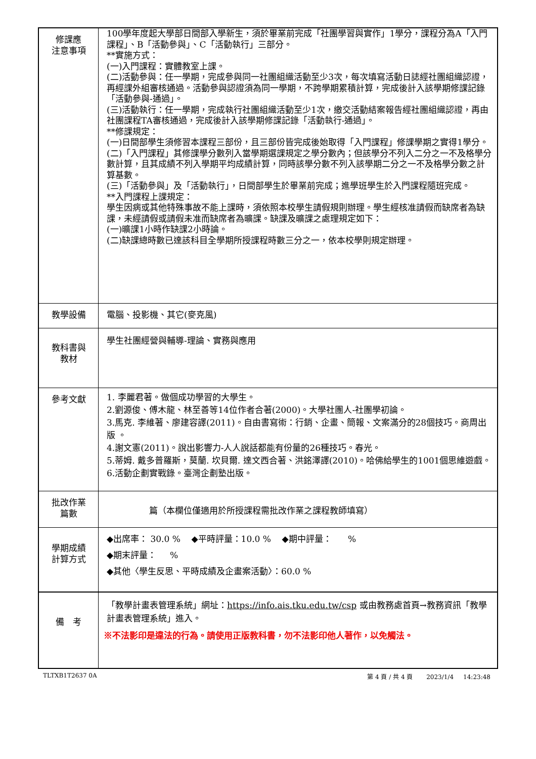| 修課應 注意事項 | 100學年度起大學部日間部入學新生，須於畢業前完成「社團學習與實作」1學分，課程分為A「入門課程」、B「活動參與」、C「活動執行」三部分。 **實施方式： (一)入門課程：實體教室上課。 (二)活動參與：任一學期，完成參與同一社團組織活動至少3次，每次填寫活動日誌經社團組織認證，再經課外組審核通過。活動參與認證須為同一學期，不跨學期累積計算，完成後計入該學期修課記錄「活動參與-通過」。 (三)活動執行：任一學期，完成執行社團組織活動至少1次，繳交活動結案報告經社團組織認證，再由社團課程TA審核通過，完成後計入該學期修課記錄「活動執行-通過」。 **修課規定： (一)日間部學生須修習本課程三部份，且三部份皆完成後始取得「入門課程」修課學期之實得1學分。 (二)「入門課程」其修課學分數列入當學期選課規定之學分數內；但該學分不列入二分之一不及格學分數計算，且其成績不列入學期平均成績計算，同時該學分數不列入該學期二分之一不及格學分數之計算基數。 (三)「活動參與」及「活動執行」，日間部學生於畢業前完成；進學班學生於入門課程隨班完成。 **入門課程上課規定： 學生因病或其他特殊事故不能上課時，須依照本校學生請假規則辦理。學生經核准請假而缺席者為缺課，未經請假或請假未准而缺席者為曠課。缺課及曠課之處理規定如下： (一)曠課1小時作缺課2小時論。 (二)缺課總時數已達該科目全學期所授課程時數三分之一，依本校學則規定辦理。 |
| 教學設備 | 電腦、投影機、其它(麥克風) |
| 教科書與 教材 | 學生社團經營與輔導-理論、實務與應用 |
| 參考文獻 | 1. 李麗君著。做個成功學習的大學生。 2.劉源俊、傅木龍、林至善等14位作者合著(2000)。大學社團人-社團學初論。 3.馬克. 李維著、廖建容譯(2011)。自由書寫術：行銷、企畫、簡報、文案滿分的28個技巧。商周出版 。 4.謝文憲(2011)。說出影響力-人人說話都能有份量的26種技巧。春光。 5.蒂姆. 戴多普羅斯，莫蘭. 坎貝爾. 達文西合著、洪銘澤譯(2010)。哈佛給學生的1001個思維遊戲。 6.活動企劃實戰錄。臺灣企劃塾出版。 |
| 批改作業 篇數 | 篇（本欄位僅適用於所授課程需批改作業之課程教師填寫） |
| 學期成績 計算方式 | ◆出席率： 30.0 % ◆平時評量：10.0 % ◆期中評量： % ◆期末評量： % ◆其他〈學生反思、平時成績及企畫案活動〉：60.0 % |
| 備 考 | 「教學計畫表管理系統」網址： https://info.ais.tku.edu.tw/csp 或由教務處首頁→教務資訊「教學計畫表管理系統」進入。 ※不法影印是違法的行為。請使用正版教科書，勿不法影印他人著作，以免觸法。 |
TLTXB1T2637 0A 第 4 頁 / 共 4 頁 2023/1/4 14:23:48